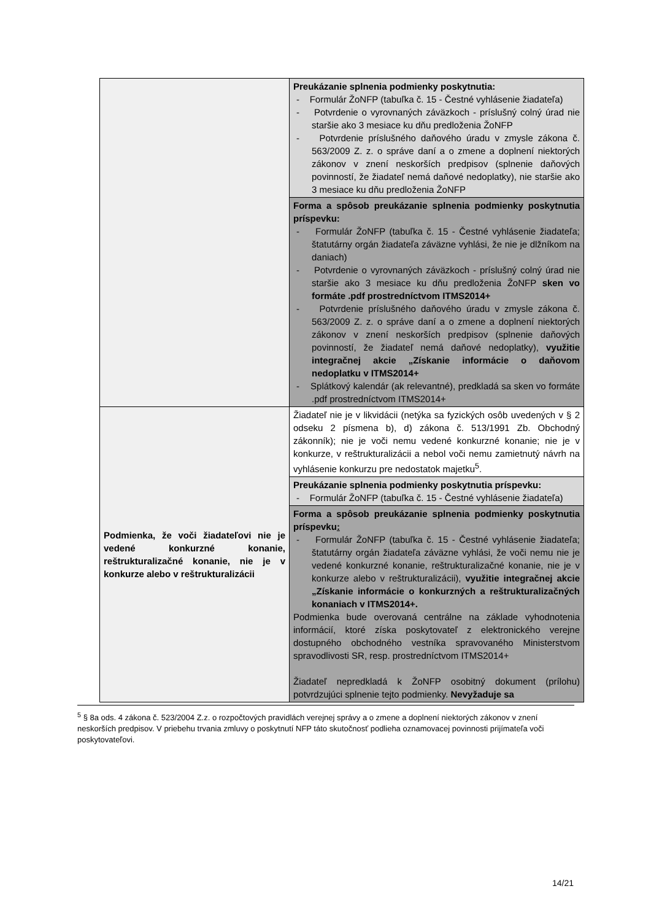| | Preukázanie splnenia podmienky poskytnutia: - Formulár ŽoNFP (tabuľka č. 15 - Čestné vyhlásenie žiadateľa) - Potvrdenie o vyrovnaných záväzkoch - príslušný colný úrad nie staršie ako 3 mesiace ku dňu predloženia ŽoNFP - Potvrdenie príslušného daňového úradu v zmysle zákona č. 563/2009 Z. z. o správe daní a o zmene a doplnení niektorých zákonov v znení neskorších predpisov (splnenie daňových povinností, že žiadateľ nemá daňové nedoplatky), nie staršie ako 3 mesiace ku dňu predloženia ŽoNFP |
| | Forma a spôsob preukázanie splnenia podmienky poskytnutia príspevku: - Formulár ŽoNFP (tabuľka č. 15 - Čestné vyhlásenie žiadateľa; štatutárny orgán žiadateľa záväzne vyhlási, že nie je dlžníkom na daniach) - Potvrdenie o vyrovnaných záväzkoch - príslušný colný úrad nie staršie ako 3 mesiace ku dňu predloženia ŽoNFP sken vo formáte .pdf prostredníctvom ITMS2014+ - Potvrdenie príslušného daňového úradu v zmysle zákona č. 563/2009 Z. z. o správe daní a o zmene a doplnení niektorých zákonov v znení neskorších predpisov (splnenie daňových povinností, že žiadateľ nemá daňové nedoplatky), využitie integračnej akcie „Získanie informácie o daňovom nedoplatku v ITMS2014+ - Splátkový kalendár (ak relevantné), predkladá sa sken vo formáte .pdf prostredníctvom ITMS2014+ |
| Podmienka, že voči žiadateľovi nie je vedené konkurzné konanie, reštrukturalizačné konanie, nie je v konkurze alebo v reštrukturalizácii | Žiadateľ nie je v likvidácii (netýka sa fyzických osôb uvedených v § 2 odseku 2 písmena b), d) zákona č. 513/1991 Zb. Obchodný zákonník); nie je voči nemu vedené konkurzné konanie; nie je v konkurze, v reštrukturalizácii a nebol voči nemu zamietnutý návrh na vyhlásenie konkurzu pre nedostatok majetku<sup>5</sup>. |
| | Preukázanie splnenia podmienky poskytnutia príspevku: - Formulár ŽoNFP (tabuľka č. 15 - Čestné vyhlásenie žiadateľa) |
| | Forma a spôsob preukázanie splnenia podmienky poskytnutia príspevku : - Formulár ŽoNFP (tabuľka č. 15 - Čestné vyhlásenie žiadateľa ; štatutárny orgán žiadateľa záväzne vyhlási, že voči nemu nie je vedené konkurzné konanie, reštrukturalizačné konanie, nie je v konkurze alebo v reštrukturalizácii), využitie integračnej akcie „Získanie informácie o konkurzných a reštrukturalizačných konaniach v ITMS2014+. Podmienka bude overovaná centrálne na základe vyhodnotenia informácií, ktoré získa poskytovateľ z elektronického verejne dostupného obchodného vestníka spravovaného Ministerstvom spravodlivosti SR, resp. prostredníctvom ITMS2014+ Žiadateľ nepredkladá k ŽoNFP osobitný dokument (prílohu) potvrdzujúci splnenie tejto podmienky. Nevyžaduje sa |
<sup>5</sup> § 8a ods. 4 zákona č. 523/2004 Z.z. o rozpočtových pravidlách verejnej správy a o zmene a doplnení niektorých zákonov v znení neskorších predpisov. V priebehu trvania zmluvy o poskytnutí NFP táto skutočnosť podlieha oznamovacej povinnosti prijímateľa voči poskytovateľovi.
14/21